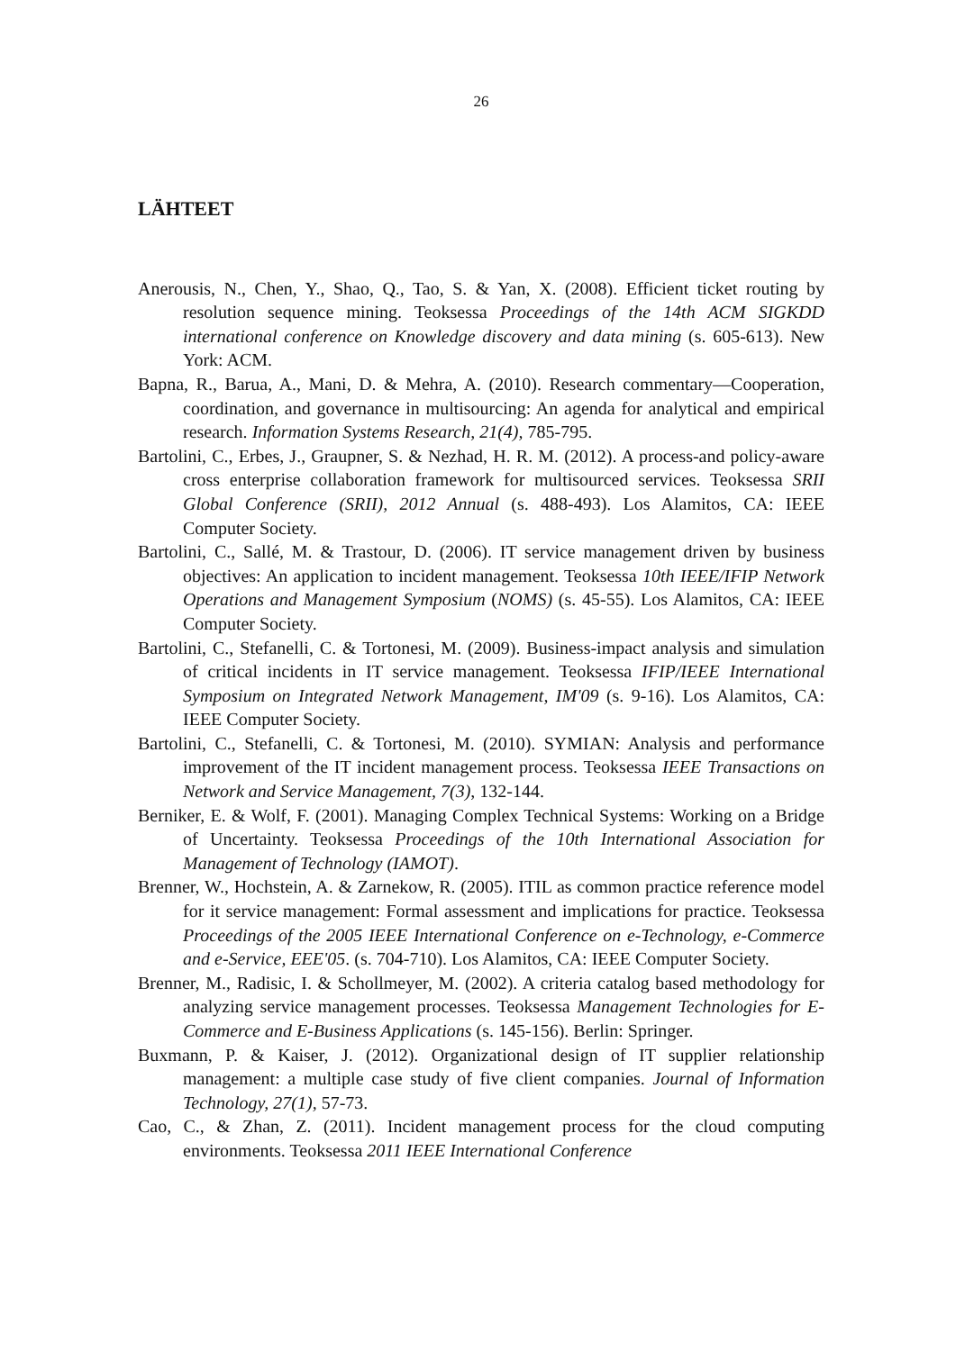26
LÄHTEET
Anerousis, N., Chen, Y., Shao, Q., Tao, S. & Yan, X. (2008). Efficient ticket routing by resolution sequence mining. Teoksessa Proceedings of the 14th ACM SIGKDD international conference on Knowledge discovery and data mining (s. 605-613). New York: ACM.
Bapna, R., Barua, A., Mani, D. & Mehra, A. (2010). Research commentary—Cooperation, coordination, and governance in multisourcing: An agenda for analytical and empirical research. Information Systems Research, 21(4), 785-795.
Bartolini, C., Erbes, J., Graupner, S. & Nezhad, H. R. M. (2012). A process-and policy-aware cross enterprise collaboration framework for multisourced services. Teoksessa SRII Global Conference (SRII), 2012 Annual (s. 488-493). Los Alamitos, CA: IEEE Computer Society.
Bartolini, C., Sallé, M. & Trastour, D. (2006). IT service management driven by business objectives: An application to incident management. Teoksessa 10th IEEE/IFIP Network Operations and Management Symposium (NOMS) (s. 45-55). Los Alamitos, CA: IEEE Computer Society.
Bartolini, C., Stefanelli, C. & Tortonesi, M. (2009). Business-impact analysis and simulation of critical incidents in IT service management. Teoksessa IFIP/IEEE International Symposium on Integrated Network Management, IM'09 (s. 9-16). Los Alamitos, CA: IEEE Computer Society.
Bartolini, C., Stefanelli, C. & Tortonesi, M. (2010). SYMIAN: Analysis and performance improvement of the IT incident management process. Teoksessa IEEE Transactions on Network and Service Management, 7(3), 132-144.
Berniker, E. & Wolf, F. (2001). Managing Complex Technical Systems: Working on a Bridge of Uncertainty. Teoksessa Proceedings of the 10th International Association for Management of Technology (IAMOT).
Brenner, W., Hochstein, A. & Zarnekow, R. (2005). ITIL as common practice reference model for it service management: Formal assessment and implications for practice. Teoksessa Proceedings of the 2005 IEEE International Conference on e-Technology, e-Commerce and e-Service, EEE'05. (s. 704-710). Los Alamitos, CA: IEEE Computer Society.
Brenner, M., Radisic, I. & Schollmeyer, M. (2002). A criteria catalog based methodology for analyzing service management processes. Teoksessa Management Technologies for E-Commerce and E-Business Applications (s. 145-156). Berlin: Springer.
Buxmann, P. & Kaiser, J. (2012). Organizational design of IT supplier relationship management: a multiple case study of five client companies. Journal of Information Technology, 27(1), 57-73.
Cao, C., & Zhan, Z. (2011). Incident management process for the cloud computing environments. Teoksessa 2011 IEEE International Conference